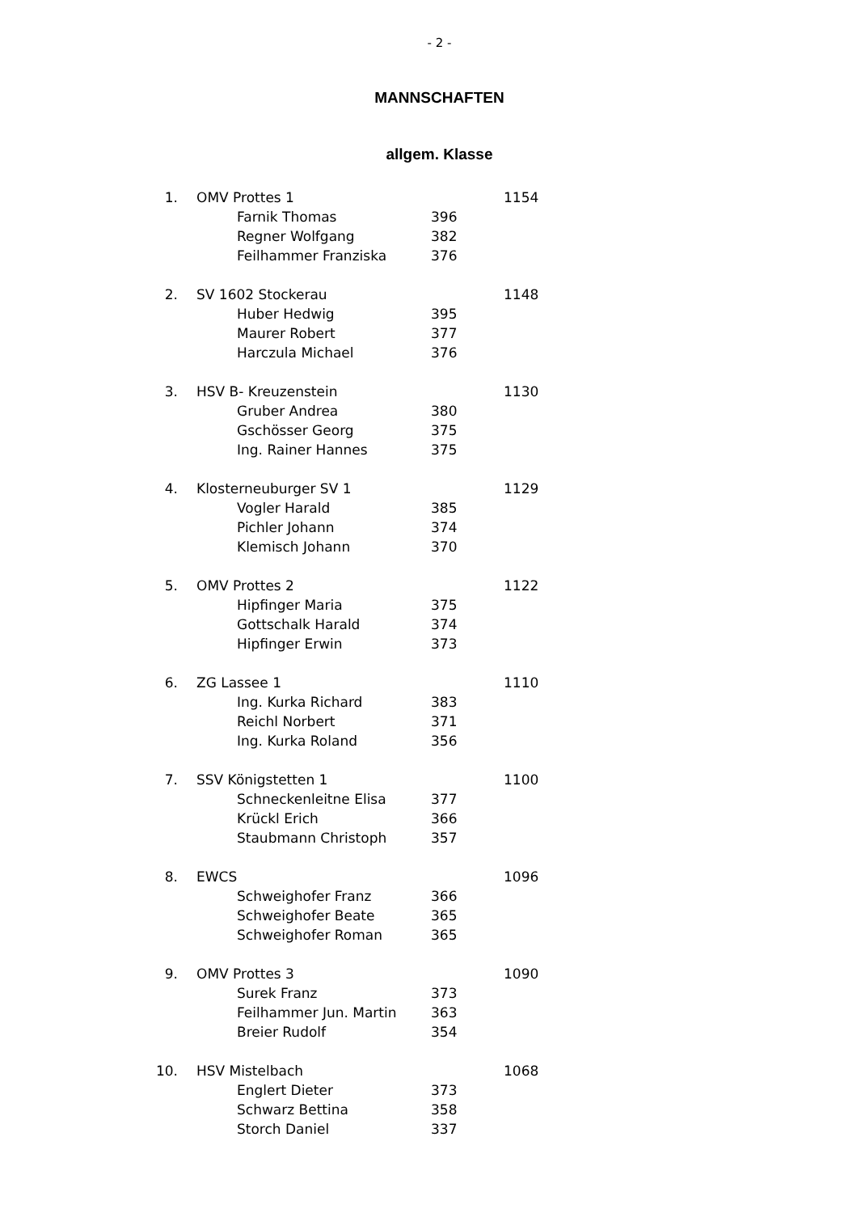- 2 -
MANNSCHAFTEN
allgem. Klasse
| 1. | OMV Prottes 1 | | | 1154 |
| | | Farnik Thomas | 396 | |
| | | Regner Wolfgang | 382 | |
| | | Feilhammer Franziska | 376 | |
| 2. | SV 1602 Stockerau | | | 1148 |
| | | Huber Hedwig | 395 | |
| | | Maurer Robert | 377 | |
| | | Harczula Michael | 376 | |
| 3. | HSV B- Kreuzenstein | | | 1130 |
| | | Gruber Andrea | 380 | |
| | | Gschösser Georg | 375 | |
| | | Ing. Rainer Hannes | 375 | |
| 4. | Klosterneuburger SV 1 | | | 1129 |
| | | Vogler Harald | 385 | |
| | | Pichler Johann | 374 | |
| | | Klemisch Johann | 370 | |
| 5. | OMV Prottes 2 | | | 1122 |
| | | Hipfinger Maria | 375 | |
| | | Gottschalk Harald | 374 | |
| | | Hipfinger Erwin | 373 | |
| 6. | ZG Lassee 1 | | | 1110 |
| | | Ing. Kurka Richard | 383 | |
| | | Reichl Norbert | 371 | |
| | | Ing. Kurka Roland | 356 | |
| 7. | SSV Königstetten 1 | | | 1100 |
| | | Schneckenleitne Elisa | 377 | |
| | | Krückl Erich | 366 | |
| | | Staubmann Christoph | 357 | |
| 8. | EWCS | | | 1096 |
| | | Schweighofer Franz | 366 | |
| | | Schweighofer Beate | 365 | |
| | | Schweighofer Roman | 365 | |
| 9. | OMV Prottes 3 | | | 1090 |
| | | Surek Franz | 373 | |
| | | Feilhammer Jun. Martin | 363 | |
| | | Breier Rudolf | 354 | |
| 10. | HSV Mistelbach | | | 1068 |
| | | Englert Dieter | 373 | |
| | | Schwarz Bettina | 358 | |
| | | Storch Daniel | 337 | |